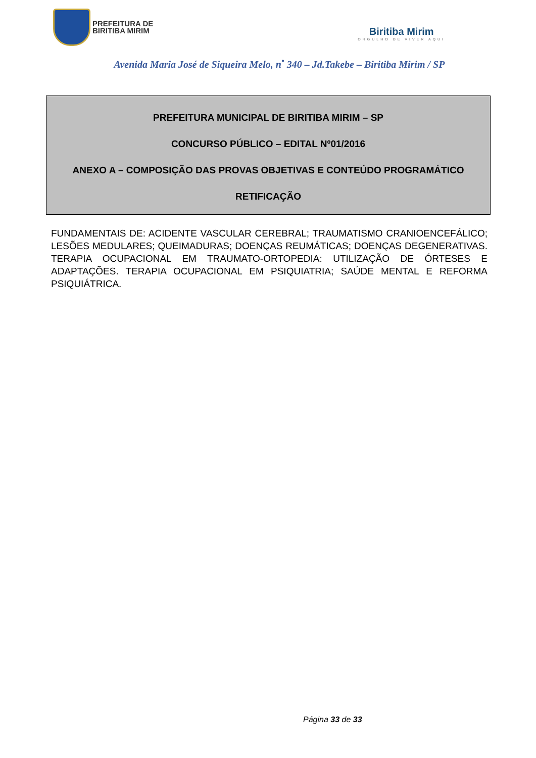PREFEITURA DE
BIRITIBA MIRIM
Biritiba Mirim
ORGULHO DE VIVER AQUI
Avenida Maria José de Siqueira Melo, n<sup>•</sup> 340 – Jd.Takebe – Biritiba Mirim / SP
PREFEITURA MUNICIPAL DE BIRITIBA MIRIM – SP
CONCURSO PÚBLICO – EDITAL Nº01/2016
ANEXO A – COMPOSIÇÃO DAS PROVAS OBJETIVAS E CONTEÚDO PROGRAMÁTICO
RETIFICAÇÃO
FUNDAMENTAIS DE: ACIDENTE VASCULAR CEREBRAL; TRAUMATISMO CRANIOENCEFÁLICO; LESÕES MEDULARES; QUEIMADURAS; DOENÇAS REUMÁTICAS; DOENÇAS DEGENERATIVAS. TERAPIA OCUPACIONAL EM TRAUMATO-ORTOPEDIA: UTILIZAÇÃO DE ÓRTESES E ADAPTAÇÕES. TERAPIA OCUPACIONAL EM PSIQUIATRIA; SAÚDE MENTAL E REFORMA PSIQUIÁTRICA.
Página 33 de 33